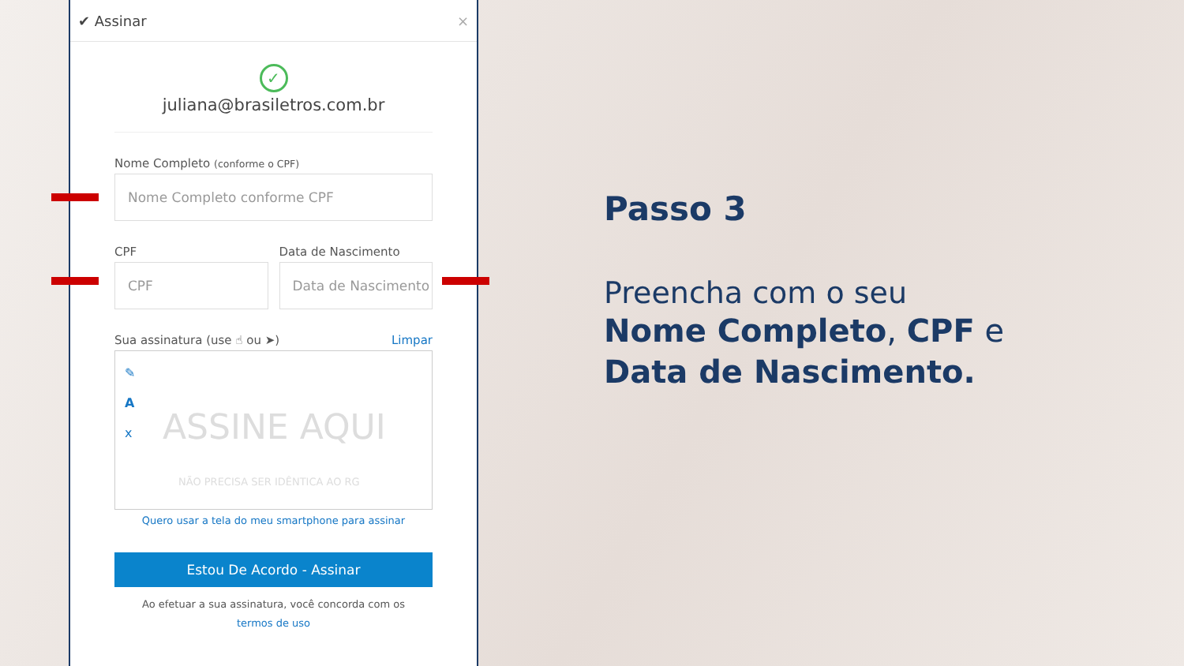✔ Assinar ×
✓
juliana@brasiletros.com.br
Nome Completo (conforme o CPF)
Nome Completo conforme CPF
CPF
CPF
Data de Nascimento
Data de Nascimento
Sua assinatura (use ☝ ou ➤) Limpar
✎
A
x
ASSINE AQUI
NÃO PRECISA SER IDÊNTICA AO RG
Quero usar a tela do meu smartphone para assinar
Estou De Acordo - Assinar
Ao efetuar a sua assinatura, você concorda com os
termos de uso
Passo 3
Preencha com o seu
Nome Completo, CPF e
Data de Nascimento.